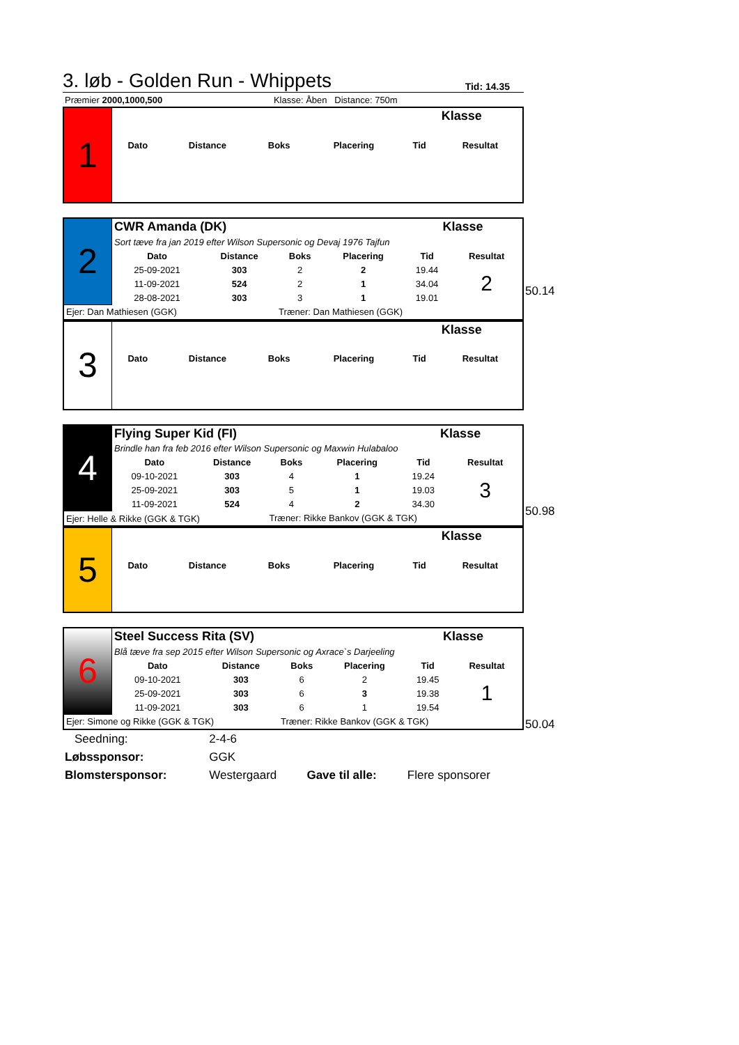3. løb - Golden Run - Whippets Tid: 14.35
| Præmier 2000,1000,500 | | Klasse: Åben Distance: 750m |
| 1 | | | | | Klasse | |
| | Dato | Distance | Boks | Placering | Tid | Resultat |
| 2 | CWR Amanda (DK) | | | | Klasse | |
| | Sort tæve fra jan 2019 efter Wilson Supersonic og Devaj 1976 Tajfun | | | | | |
| | Dato | Distance | Boks | Placering | Tid | Resultat |
| | 25-09-2021 | 303 | 2 | 2 | 19.44 | 2 |
| | 11-09-2021 | 524 | 2 | 1 | 34.04 | |
| | 28-08-2021 | 303 | 3 | 1 | 19.01 | |
| Ejer: Dan Mathiesen (GGK) | | | Træner: Dan Mathiesen (GGK) | | | |
50.14
| 3 | | | | | Klasse | |
| | Dato | Distance | Boks | Placering | Tid | Resultat |
| 4 | Flying Super Kid (FI) | | | | Klasse | |
| | Brindle han fra feb 2016 efter Wilson Supersonic og Maxwin Hulabaloo | | | | | |
| | Dato | Distance | Boks | Placering | Tid | Resultat |
| | 09-10-2021 | 303 | 4 | 1 | 19.24 | 3 |
| | 25-09-2021 | 303 | 5 | 1 | 19.03 | |
| | 11-09-2021 | 524 | 4 | 2 | 34.30 | |
| Ejer: Helle & Rikke (GGK & TGK) | | | Træner: Rikke Bankov (GGK & TGK) | | | |
50.98
| 5 | | | | | Klasse | |
| | Dato | Distance | Boks | Placering | Tid | Resultat |
| 6 | Steel Success Rita (SV) | | | | Klasse | |
| | Blå tæve fra sep 2015 efter Wilson Supersonic og Axrace`s Darjeeling | | | | | |
| | Dato | Distance | Boks | Placering | Tid | Resultat |
| | 09-10-2021 | 303 | 6 | 2 | 19.45 | 1 |
| | 25-09-2021 | 303 | 6 | 3 | 19.38 | |
| | 11-09-2021 | 303 | 6 | 1 | 19.54 | |
| Ejer: Simone og Rikke (GGK & TGK) | | | Træner: Rikke Bankov (GGK & TGK) | | | |
50.04
| | Seedning: | 2-4-6 | | |
| Løbssponsor: | | GGK | | |
| Blomstersponsor: | | Westergaard | Gave til alle: | Flere sponsorer |